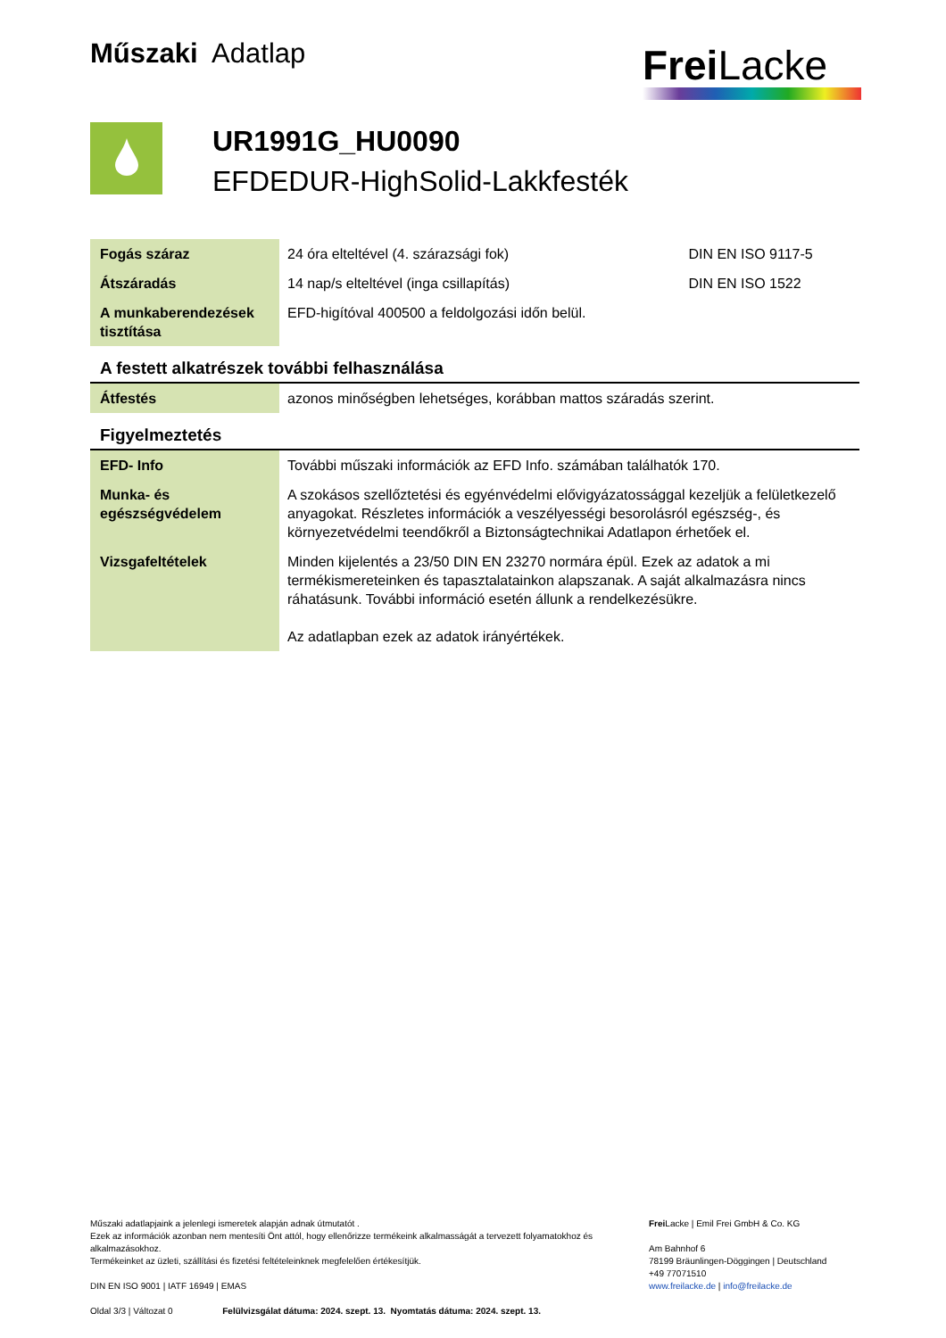Műszaki Adatlap Frei Lacke
UR1991G_HU0090
EFDEDUR-HighSolid-Lakkfesték
| Fogás száraz | 24 óra elteltével (4. szárazsági fok) | DIN EN ISO 9117-5 |
| Átszáradás | 14 nap/s elteltével (inga csillapítás) | DIN EN ISO 1522 |
| A munkaberendezések tisztítása | EFD-higítóval 400500 a feldolgozási időn belül. | |
A festett alkatrészek további felhasználása
| Átfestés | azonos minőségben lehetséges, korábban mattos száradás szerint. |
Figyelmeztetés
| EFD- Info | További műszaki információk az EFD Info. számában találhatók 170. |
| Munka- és egészségvédelem | A szokásos szellőztetési és egyénvédelmi elővigyázatossággal kezeljük a felületkezelő anyagokat. Részletes információk a veszélyességi besorolásról egészség-, és környezetvédelmi teendőkről a Biztonságtechnikai Adatlapon érhetőek el. |
| Vizsgafeltételek | Minden kijelentés a 23/50 DIN EN 23270 normára épül. Ezek az adatok a mi termékismereteinken és tapasztalatainkon alapszanak. A saját alkalmazásra nincs ráhatásunk. További információ esetén állunk a rendelkezésükre. Az adatlapban ezek az adatok irányértékek. |
Műszaki adatlapjaink a jelenlegi ismeretek alapján adnak útmutatót .
Ezek az információk azonban nem mentesíti Önt attól, hogy ellenőrizze termékeink alkalmasságát a tervezett folyamatokhoz és alkalmazásokhoz.
Termékeinket az üzleti, szállítási és fizetési feltételeinknek megfelelően értékesítjük.
DIN EN ISO 9001 | IATF 16949 | EMAS
Oldal 3/3 | Változat 0 Felülvizsgálat dátuma: 2024. szept. 13. Nyomtatás dátuma: 2024. szept. 13.
Frei Lacke | Emil Frei GmbH & Co. KG
Am Bahnhof 6
78199 Bräunlingen-Döggingen | Deutschland
+49 77071510
www.freilacke.de | info@freilacke.de